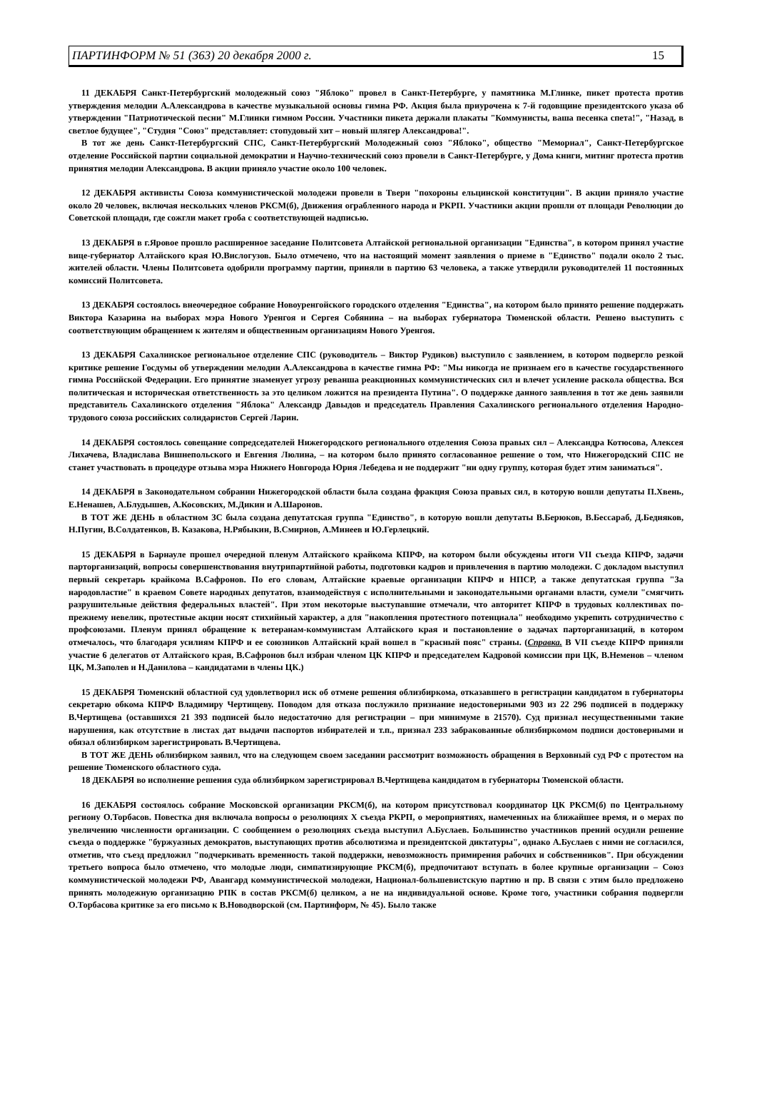ПАРТИНФОРМ № 51 (363) 20 декабря 2000 г. 15
11 ДЕКАБРЯ Санкт-Петербургский молодежный союз "Яблоко" провел в Санкт-Петербурге, у памятника М.Глинке, пикет протеста против утверждения мелодии А.Александрова в качестве музыкальной основы гимна РФ. Акция была приурочена к 7-й годовщине президентского указа об утверждении "Патриотической песни" М.Глинки гимном России. Участники пикета держали плакаты "Коммунисты, ваша песенка спета!", "Назад, в светлое будущее", "Студия "Союз" представляет: стопудовый хит – новый шлягер Александрова!".
В тот же день Санкт-Петербургский СПС, Санкт-Петербургский Молодежный союз "Яблоко", общество "Мемориал", Санкт-Петербургское отделение Российской партии социальной демократии и Научно-технический союз провели в Санкт-Петербурге, у Дома книги, митинг протеста против принятия мелодии Александрова. В акции приняло участие около 100 человек.
12 ДЕКАБРЯ активисты Союза коммунистической молодежи провели в Твери "похороны ельцинской конституции". В акции приняло участие около 20 человек, включая нескольких членов РКСМ(б), Движения ограбленного народа и РКРП. Участники акции прошли от площади Революции до Советской площади, где сожгли макет гроба с соответствующей надписью.
13 ДЕКАБРЯ в г.Яровое прошло расширенное заседание Политсовета Алтайской региональной организации "Единства", в котором принял участие вице-губернатор Алтайского края Ю.Вислогузов. Было отмечено, что на настоящий момент заявления о приеме в "Единство" подали около 2 тыс. жителей области. Члены Политсовета одобрили программу партии, приняли в партию 63 человека, а также утвердили руководителей 11 постоянных комиссий Политсовета.
13 ДЕКАБРЯ состоялось внеочередное собрание Новоуренгойского городского отделения "Единства", на котором было принято решение поддержать Виктора Казарина на выборах мэра Нового Уренгоя и Сергея Собянина – на выборах губернатора Тюменской области. Решено выступить с соответствующим обращением к жителям и общественным организациям Нового Уренгоя.
13 ДЕКАБРЯ Сахалинское региональное отделение СПС (руководитель – Виктор Рудиков) выступило с заявлением, в котором подвергло резкой критике решение Госдумы об утверждении мелодии А.Александрова в качестве гимна РФ: "Мы никогда не признаем его в качестве государственного гимна Российской Федерации. Его принятие знаменует угрозу реванша реакционных коммунистических сил и влечет усиление раскола общества. Вся политическая и историческая ответственность за это целиком ложится на президента Путина". О поддержке данного заявления в тот же день заявили представитель Сахалинского отделения "Яблока" Александр Давыдов и председатель Правления Сахалинского регионального отделения Народно-трудового союза российских солидаристов Сергей Ларин.
14 ДЕКАБРЯ состоялось совещание сопредседателей Нижегородского регионального отделения Союза правых сил – Александра Котюсова, Алексея Лихачева, Владислава Вишнепольского и Евгения Люлина, – на котором было принято согласованное решение о том, что Нижегородский СПС не станет участвовать в процедуре отзыва мэра Нижнего Новгорода Юрия Лебедева и не поддержит "ни одну группу, которая будет этим заниматься".
14 ДЕКАБРЯ в Законодательном собрании Нижегородской области была создана фракция Союза правых сил, в которую вошли депутаты П.Хвень, Е.Ненашев, А.Блудышев, А.Косовских, М.Дикин и А.Шаронов.
В ТОТ ЖЕ ДЕНЬ в областном ЗС была создана депутатская группа "Единство", в которую вошли депутаты В.Берюков, В.Бессараб, Д.Бедняков, Н.Пугин, В.Солдатенков, В. Казакова, Н.Рябыкин, В.Смирнов, А.Минеев и Ю.Герлецкий.
15 ДЕКАБРЯ в Барнауле прошел очередной пленум Алтайского крайкома КПРФ, на котором были обсуждены итоги VII съезда КПРФ, задачи парторганизаций, вопросы совершенствования внутрипартийной работы, подготовки кадров и привлечения в партию молодежи. С докладом выступил первый секретарь крайкома В.Сафронов. По его словам, Алтайские краевые организации КПРФ и НПСР, а также депутатская группа "За народовластие" в краевом Совете народных депутатов, взаимодействуя с исполнительными и законодательными органами власти, сумели "смягчить разрушительные действия федеральных властей". При этом некоторые выступавшие отмечали, что авторитет КПРФ в трудовых коллективах по-прежнему невелик, протестные акции носят стихийный характер, а для "накопления протестного потенциала" необходимо укрепить сотрудничество с профсоюзами. Пленум принял обращение к ветеранам-коммунистам Алтайского края и постановление о задачах парторганизаций, в котором отмечалось, что благодаря усилиям КПРФ и ее союзников Алтайский край вошел в "красный пояс" страны. (Справка. В VII съезде КПРФ приняли участие 6 делегатов от Алтайского края, В.Сафронов был избран членом ЦК КПРФ и председателем Кадровой комиссии при ЦК, В.Неменов – членом ЦК, М.Заполев и Н.Данилова – кандидатами в члены ЦК.)
15 ДЕКАБРЯ Тюменский областной суд удовлетворил иск об отмене решения облизбиркома, отказавшего в регистрации кандидатом в губернаторы секретарю обкома КПРФ Владимиру Чертищеву. Поводом для отказа послужило признание недостоверными 903 из 22 296 подписей в поддержку В.Чертищева (оставшихся 21 393 подписей было недостаточно для регистрации – при минимуме в 21570). Суд признал несущественными такие нарушения, как отсутствие в листах дат выдачи паспортов избирателей и т.п., признал 233 забракованные облизбиркомом подписи достоверными и обязал облизбирком зарегистрировать В.Чертищева.
В ТОТ ЖЕ ДЕНЬ облизбирком заявил, что на следующем своем заседании рассмотрит возможность обращения в Верховный суд РФ с протестом на решение Тюменского областного суда.
18 ДЕКАБРЯ во исполнение решения суда облизбирком зарегистрировал В.Чертищева кандидатом в губернаторы Тюменской области.
16 ДЕКАБРЯ состоялось собрание Московской организации РКСМ(б), на котором присутствовал координатор ЦК РКСМ(б) по Центральному региону О.Торбасов. Повестка дня включала вопросы о резолюциях X съезда РКРП, о мероприятиях, намеченных на ближайшее время, и о мерах по увеличению численности организации. С сообщением о резолюциях съезда выступил А.Буслаев. Большинство участников прений осудили решение съезда о поддержке "буржуазных демократов, выступающих против абсолютизма и президентской диктатуры", однако А.Буслаев с ними не согласился, отметив, что съезд предложил "подчеркивать временность такой поддержки, невозможность примирения рабочих и собственников". При обсуждении третьего вопроса было отмечено, что молодые люди, симпатизирующие РКСМ(б), предпочитают вступать в более крупные организации – Союз коммунистической молодежи РФ, Авангард коммунистической молодежи, Национал-большевистскую партию и пр. В связи с этим было предложено принять молодежную организацию РПК в состав РКСМ(б) целиком, а не на индивидуальной основе. Кроме того, участники собрания подвергли О.Торбасова критике за его письмо к В.Новодворской (см. Партинформ, № 45). Было также